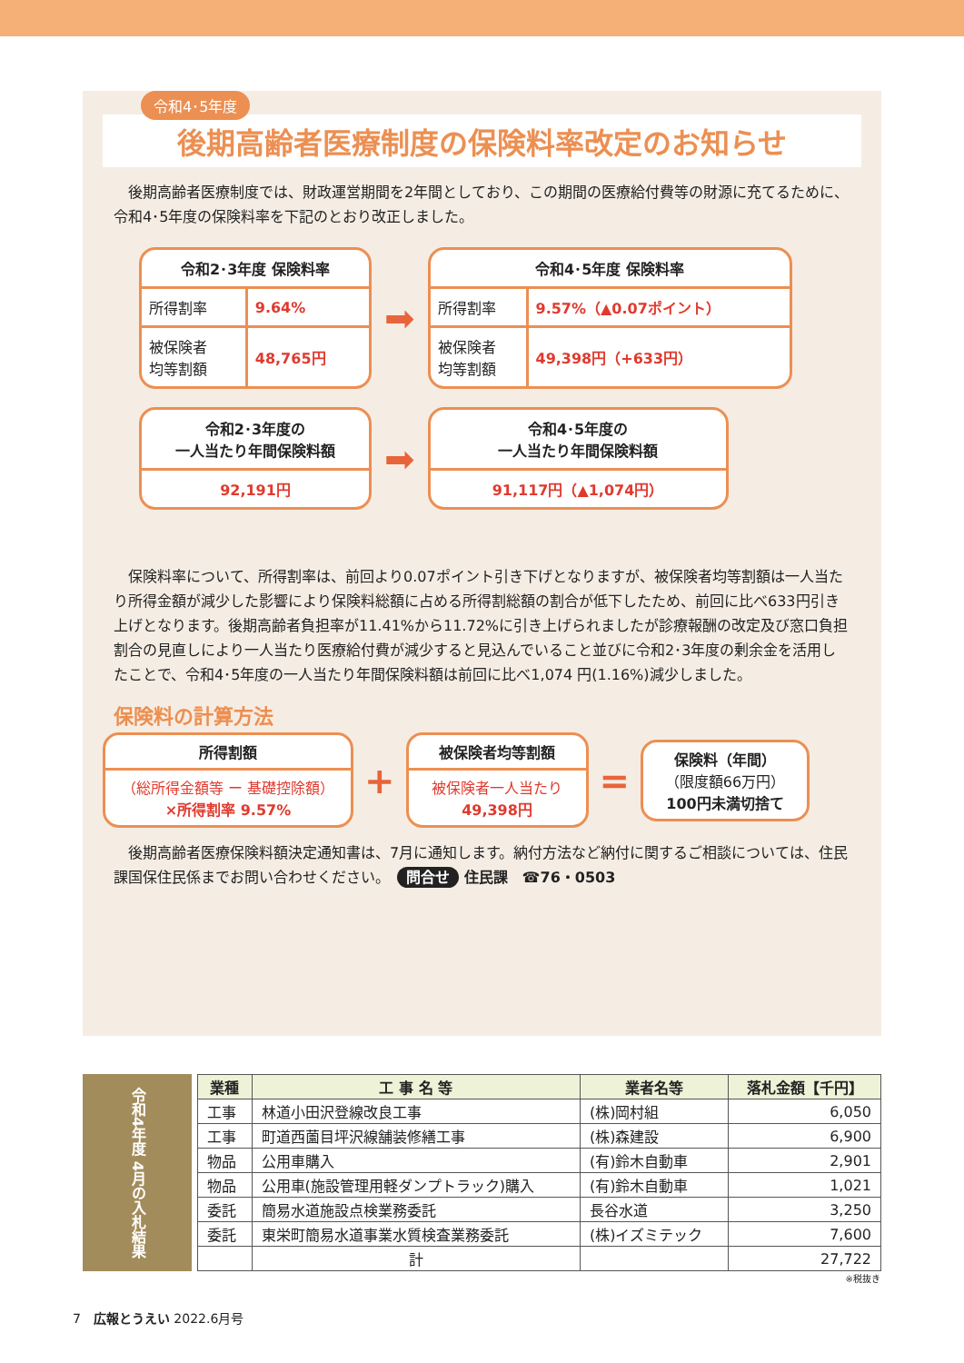令和4･5年度
後期高齢者医療制度の保険料率改定のお知らせ
　後期高齢者医療制度では、財政運営期間を2年間としており、この期間の医療給付費等の財源に充てるために、令和4･5年度の保険料率を下記のとおり改正しました。
| 令和2･3年度 保険料率 | |
| --- | --- |
| 所得割率 | 9.64% |
| 被保険者 均等割額 | 48,765円 |
➡
| 令和4･5年度 保険料率 | |
| --- | --- |
| 所得割率 | 9.57%（▲0.07ポイント） |
| 被保険者 均等割額 | 49,398円（+633円） |
| 令和2･3年度の 一人当たり年間保険料額 |
| --- |
| 92,191円 |
➡
| 令和4･5年度の 一人当たり年間保険料額 |
| --- |
| 91,117円（▲1,074円） |
　保険料率について、所得割率は、前回より0.07ポイント引き下げとなりますが、被保険者均等割額は一人当たり所得金額が減少した影響により保険料総額に占める所得割総額の割合が低下したため、前回に比べ633円引き上げとなります。後期高齢者負担率が11.41%から11.72%に引き上げられましたが診療報酬の改定及び窓口負担割合の見直しにより一人当たり医療給付費が減少すると見込んでいること並びに令和2･3年度の剰余金を活用したことで、令和4･5年度の一人当たり年間保険料額は前回に比べ1,074 円(1.16%)減少しました。
保険料の計算方法
所得割額
（総所得金額等 ー 基礎控除額）
×所得割率 9.57%
+
被保険者均等割額
被保険者一人当たり
49,398円
=
保険料（年間）
（限度額66万円）
100円未満切捨て
　後期高齢者医療保険料額決定通知書は、7月に通知します。納付方法など納付に関するご相談については、住民課国保住民係までお問い合わせください。　問合せ 住民課　☎76・0503
令和4年度 4月の入札結果
| 業種 | 工 事 名 等 | 業者名等 | 落札金額【千円】 |
| --- | --- | --- | --- |
| 工事 | 林道小田沢登線改良工事 | (株)岡村組 | 6,050 |
| 工事 | 町道西薗目坪沢線舗装修繕工事 | (株)森建設 | 6,900 |
| 物品 | 公用車購入 | (有)鈴木自動車 | 2,901 |
| 物品 | 公用車(施設管理用軽ダンプトラック)購入 | (有)鈴木自動車 | 1,021 |
| 委託 | 簡易水道施設点検業務委託 | 長谷水道 | 3,250 |
| 委託 | 東栄町簡易水道事業水質検査業務委託 | (株)イズミテック | 7,600 |
| | 計 | | 27,722 |
※税抜き
7　広報とうえい 2022.6月号